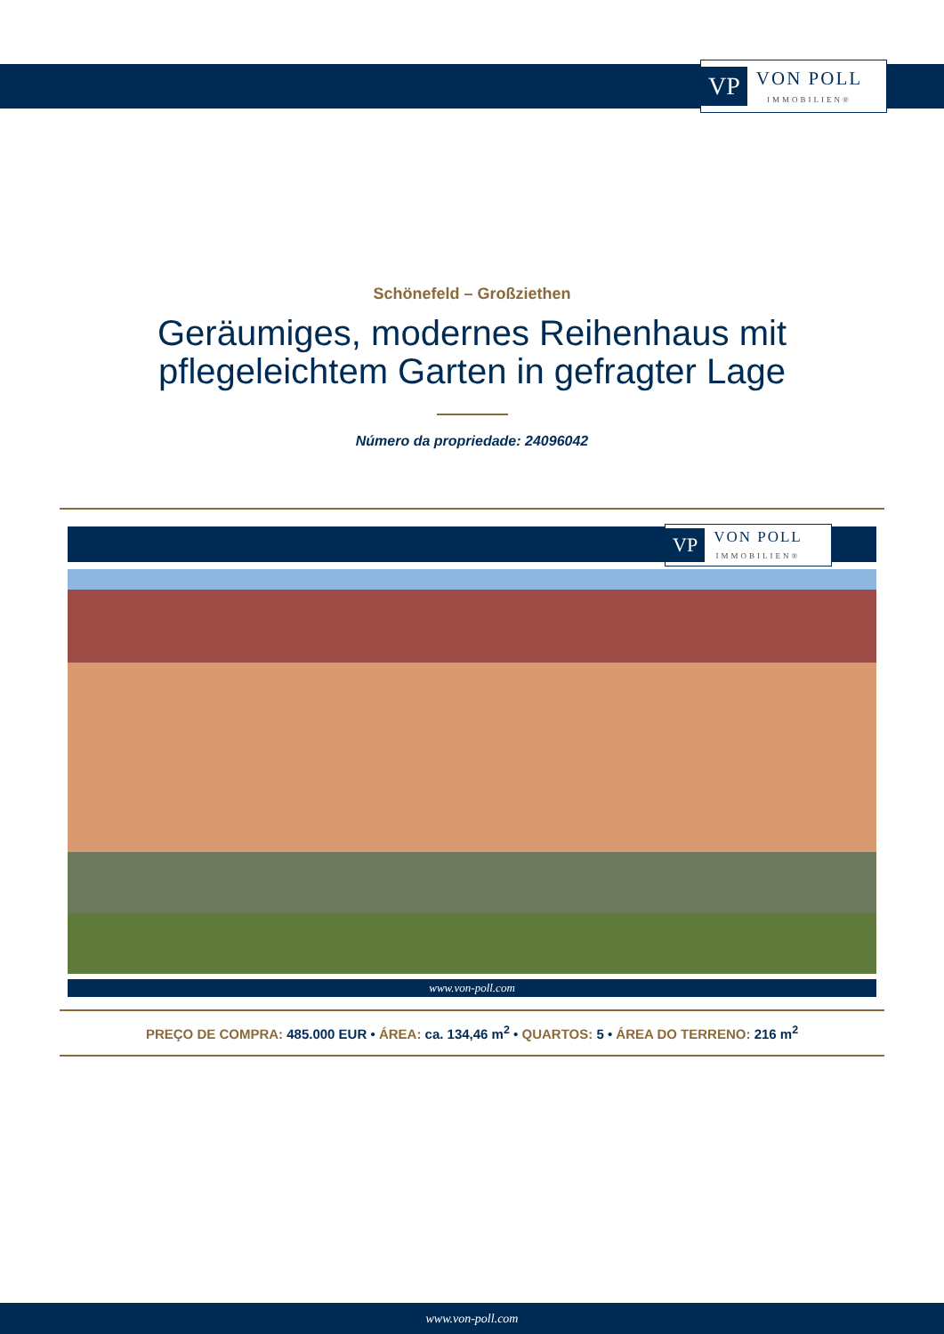VP VON POLL
IMMOBILIEN®
Schönefeld – Großziethen
Geräumiges, modernes Reihenhaus mit pflegeleichtem Garten in gefragter Lage
Número da propriedade: 24096042
VP VON POLL
IMMOBILIEN®
www.von-poll.com
PREÇO DE COMPRA: 485.000 EUR • ÁREA: ca. 134,46 m<sup>2</sup> • QUARTOS: 5 • ÁREA DO TERRENO: 216 m<sup>2</sup>
www.von-poll.com